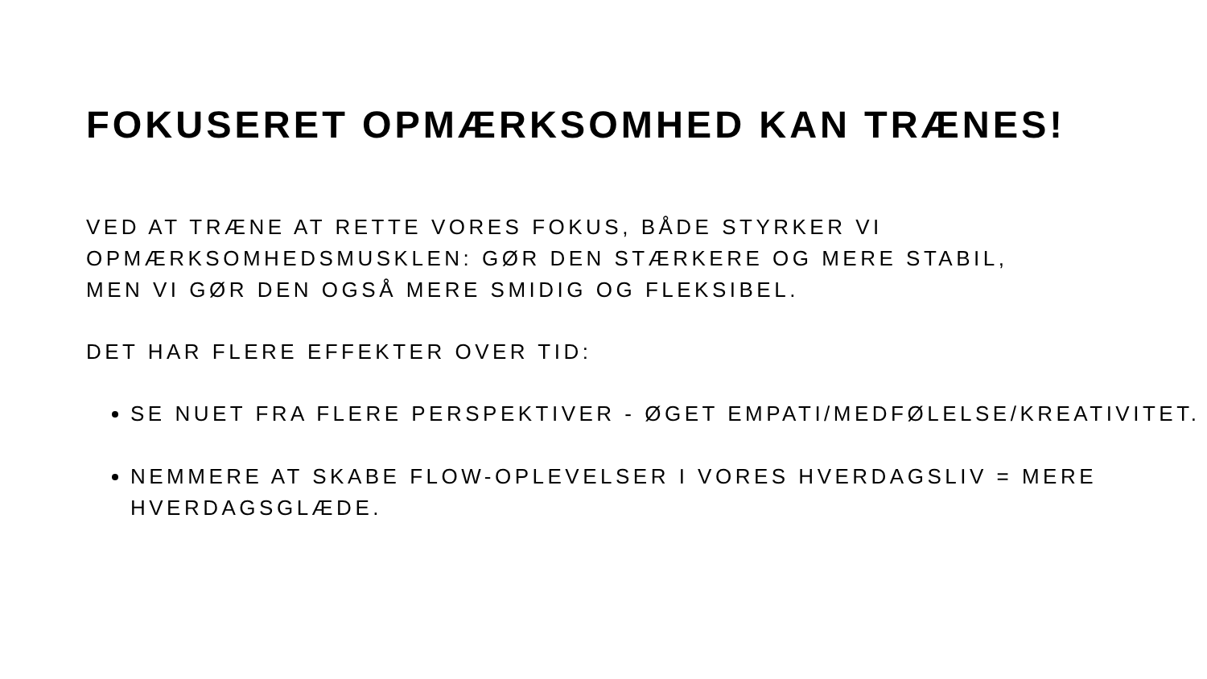FOKUSERET OPMÆRKSOMHED KAN TRÆNES!
VED AT TRÆNE AT RETTE VORES FOKUS, BÅDE STYRKER VI
OPMÆRKSOMHEDSMUSKLEN: GØR DEN STÆRKERE OG MERE STABIL,
MEN VI GØR DEN OGSÅ MERE SMIDIG OG FLEKSIBEL.
DET HAR FLERE EFFEKTER OVER TID:
SE NUET FRA FLERE PERSPEKTIVER - ØGET EMPATI/MEDFØLELSE/KREATIVITET.
NEMMERE AT SKABE FLOW-OPLEVELSER I VORES HVERDAGSLIV = MERE HVERDAGSGLÆDE.